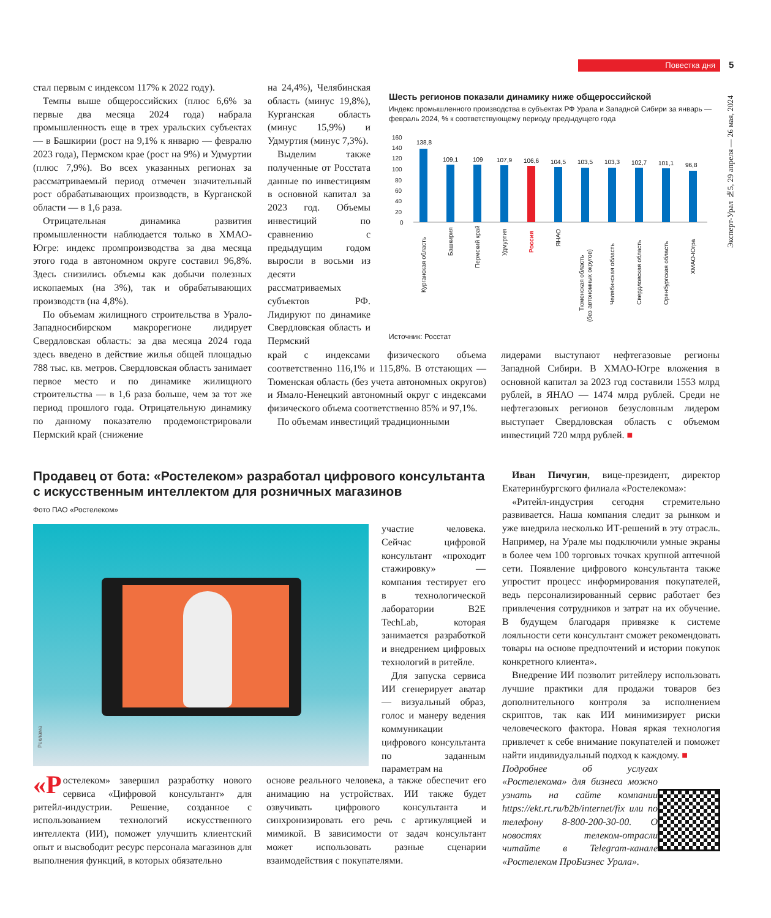Повестка дня 5
Эксперт-Урал №5, 29 апреля — 26 мая, 2024
стал первым с индексом 117% к 2022 году).
Темпы выше общероссийских (плюс 6,6% за первые два месяца 2024 года) набрала промышленность еще в трех уральских субъектах — в Башкирии (рост на 9,1% к январю — февралю 2023 года), Пермском крае (рост на 9%) и Удмуртии (плюс 7,9%). Во всех указанных регионах за рассматриваемый период отмечен значительный рост обрабатывающих производств, в Курганской области — в 1,6 раза.
Отрицательная динамика развития промышленности наблюдается только в ХМАО-Югре: индекс промпроизводства за два месяца этого года в автономном округе составил 96,8%. Здесь снизились объемы как добычи полезных ископаемых (на 3%), так и обрабатывающих производств (на 4,8%).
По объемам жилищного строительства в Урало-Западносибирском макрорегионе лидирует Свердловская область: за два месяца 2024 года здесь введено в действие жилья общей площадью 788 тыс. кв. метров. Свердловская область занимает первое место и по динамике жилищного строительства — в 1,6 раза больше, чем за тот же период прошлого года. Отрицательную динамику по данному показателю продемонстрировали Пермский край (снижение
на 24,4%), Челябинская область (минус 19,8%), Курганская область (минус 15,9%) и Удмуртия (минус 7,3%).
Выделим также полученные от Росстата данные по инвестициям в основной капитал за 2023 год. Объемы инвестиций по сравнению с предыдущим годом выросли в восьми из десяти рассматриваемых субъектов РФ. Лидируют по динамике Свердловская область и Пермский
Шесть регионов показали динамику ниже общероссийской
Индекс промышленного производства в субъектах РФ Урала и Западной Сибири за январь — февраль 2024, % к соответствующему периоду предыдущего года
160
140
120
100
80
60
40
20
0
138,8
109,1
109
107,9
106,6
104,5
103,5
103,3
102,7
101,1
96,8
Курганская область
Башкирия
Пермский край
Удмуртия
Россия
ЯНАО
Тюменская область
(без автономных округов)
Челябинская область
Свердловская область
Оренбургская область
ХМАО-Югра
Источник: Росстат
край с индексами физического объема соответственно 116,1% и 115,8%. В отстающих — Тюменская область (без учета автономных округов) и Ямало-Ненецкий автономный округ с индексами физического объема соответственно 85% и 97,1%.
По объемам инвестиций традиционными
лидерами выступают нефтегазовые регионы Западной Сибири. В ХМАО-Югре вложения в основной капитал за 2023 год составили 1553 млрд рублей, в ЯНАО — 1474 млрд рублей. Среди не нефтегазовых регионов безусловным лидером выступает Свердловская область с объемом инвестиций 720 млрд рублей. ■
Продавец от бота: «Ростелеком» разработал цифрового консультанта с искусственным интеллектом для розничных магазинов
Фото ПАО «Ростелеком»
Реклама
участие человека. Сейчас цифровой консультант «проходит стажировку» — компания тестирует его в технологической лаборатории B2E TechLab, которая занимается разработкой и внедрением цифровых технологий в ритейле.
Для запуска сервиса ИИ сгенерирует аватар — визуальный образ, голос и манеру ведения коммуникации цифрового консультанта по заданным параметрам на
«Р остелеком» завершил разработку нового сервиса «Цифровой консультант» для ритейл-индустрии. Решение, созданное с использованием технологий искусственного интеллекта (ИИ), поможет улучшить клиентский опыт и высвободит ресурс персонала магазинов для выполнения функций, в которых обязательно
основе реального человека, а также обеспечит его анимацию на устройствах. ИИ также будет озвучивать цифрового консультанта и синхронизировать его речь с артикуляцией и мимикой. В зависимости от задач консультант может использовать разные сценарии взаимодействия с покупателями.
Иван Пичугин, вице-президент, директор Екатеринбургского филиала «Ростелекома»:
«Ритейл-индустрия сегодня стремительно развивается. Наша компания следит за рынком и уже внедрила несколько ИТ-решений в эту отрасль. Например, на Урале мы подключили умные экраны в более чем 100 торговых точках крупной аптечной сети. Появление цифрового консультанта также упростит процесс информирования покупателей, ведь персонализированный сервис работает без привлечения сотрудников и затрат на их обучение. В будущем благодаря привязке к системе лояльности сети консультант сможет рекомендовать товары на основе предпочтений и истории покупок конкретного клиента».
Внедрение ИИ позволит ритейлеру использовать лучшие практики для продажи товаров без дополнительного контроля за исполнением скриптов, так как ИИ минимизирует риски человеческого фактора. Новая яркая технология привлечет к себе внимание покупателей и поможет найти индивидуальный подход к каждому. ■
Подробнее об услугах «Ростелекома» для бизнеса можно узнать на сайте компании https://ekt.rt.ru/b2b/internet/fix или по телефону 8-800-200-30-00. О новостях телеком-отрасли читайте в Telegram-канале «Ростелеком ПроБизнес Урала».